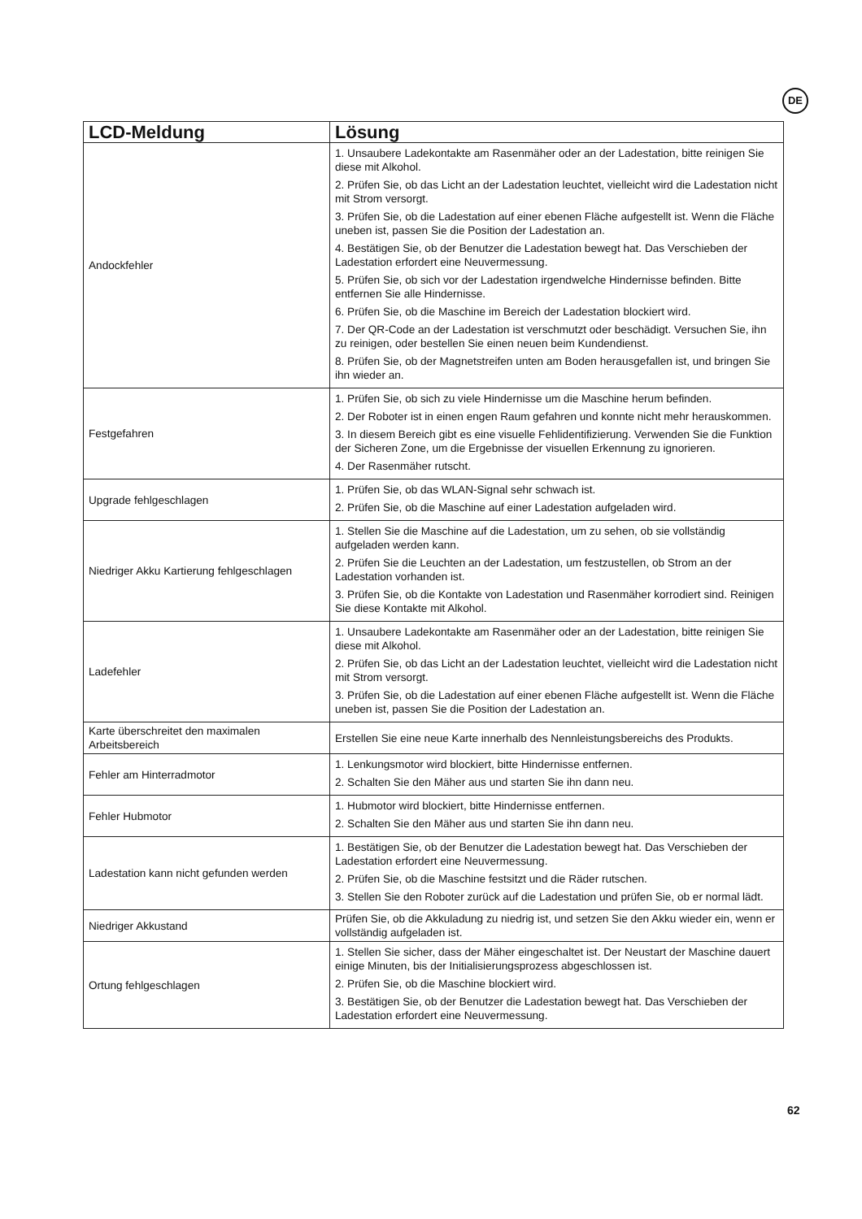DE
| LCD-Meldung | Lösung |
| --- | --- |
| Andockfehler | 1. Unsaubere Ladekontakte am Rasenmäher oder an der Ladestation, bitte reinigen Sie diese mit Alkohol. 2. Prüfen Sie, ob das Licht an der Ladestation leuchtet, vielleicht wird die Ladestation nicht mit Strom versorgt. 3. Prüfen Sie, ob die Ladestation auf einer ebenen Fläche aufgestellt ist. Wenn die Fläche uneben ist, passen Sie die Position der Ladestation an. 4. Bestätigen Sie, ob der Benutzer die Ladestation bewegt hat. Das Verschieben der Ladestation erfordert eine Neuvermessung. 5. Prüfen Sie, ob sich vor der Ladestation irgendwelche Hindernisse befinden. Bitte entfernen Sie alle Hindernisse. 6. Prüfen Sie, ob die Maschine im Bereich der Ladestation blockiert wird. 7. Der QR-Code an der Ladestation ist verschmutzt oder beschädigt. Versuchen Sie, ihn zu reinigen, oder bestellen Sie einen neuen beim Kundendienst. 8. Prüfen Sie, ob der Magnetstreifen unten am Boden herausgefallen ist, und bringen Sie ihn wieder an. |
| Festgefahren | 1. Prüfen Sie, ob sich zu viele Hindernisse um die Maschine herum befinden. 2. Der Roboter ist in einen engen Raum gefahren und konnte nicht mehr herauskommen. 3. In diesem Bereich gibt es eine visuelle Fehlidentifizierung. Verwenden Sie die Funktion der Sicheren Zone, um die Ergebnisse der visuellen Erkennung zu ignorieren. 4. Der Rasenmäher rutscht. |
| Upgrade fehlgeschlagen | 1. Prüfen Sie, ob das WLAN-Signal sehr schwach ist. 2. Prüfen Sie, ob die Maschine auf einer Ladestation aufgeladen wird. |
| Niedriger Akku Kartierung fehlgeschlagen | 1. Stellen Sie die Maschine auf die Ladestation, um zu sehen, ob sie vollständig aufgeladen werden kann. 2. Prüfen Sie die Leuchten an der Ladestation, um festzustellen, ob Strom an der Ladestation vorhanden ist. 3. Prüfen Sie, ob die Kontakte von Ladestation und Rasenmäher korrodiert sind. Reinigen Sie diese Kontakte mit Alkohol. |
| Ladefehler | 1. Unsaubere Ladekontakte am Rasenmäher oder an der Ladestation, bitte reinigen Sie diese mit Alkohol. 2. Prüfen Sie, ob das Licht an der Ladestation leuchtet, vielleicht wird die Ladestation nicht mit Strom versorgt. 3. Prüfen Sie, ob die Ladestation auf einer ebenen Fläche aufgestellt ist. Wenn die Fläche uneben ist, passen Sie die Position der Ladestation an. |
| Karte überschreitet den maximalen Arbeitsbereich | Erstellen Sie eine neue Karte innerhalb des Nennleistungsbereichs des Produkts. |
| Fehler am Hinterradmotor | 1. Lenkungsmotor wird blockiert, bitte Hindernisse entfernen. 2. Schalten Sie den Mäher aus und starten Sie ihn dann neu. |
| Fehler Hubmotor | 1. Hubmotor wird blockiert, bitte Hindernisse entfernen. 2. Schalten Sie den Mäher aus und starten Sie ihn dann neu. |
| Ladestation kann nicht gefunden werden | 1. Bestätigen Sie, ob der Benutzer die Ladestation bewegt hat. Das Verschieben der Ladestation erfordert eine Neuvermessung. 2. Prüfen Sie, ob die Maschine festsitzt und die Räder rutschen. 3. Stellen Sie den Roboter zurück auf die Ladestation und prüfen Sie, ob er normal lädt. |
| Niedriger Akkustand | Prüfen Sie, ob die Akkuladung zu niedrig ist, und setzen Sie den Akku wieder ein, wenn er vollständig aufgeladen ist. |
| Ortung fehlgeschlagen | 1. Stellen Sie sicher, dass der Mäher eingeschaltet ist. Der Neustart der Maschine dauert einige Minuten, bis der Initialisierungsprozess abgeschlossen ist. 2. Prüfen Sie, ob die Maschine blockiert wird. 3. Bestätigen Sie, ob der Benutzer die Ladestation bewegt hat. Das Verschieben der Ladestation erfordert eine Neuvermessung. |
62